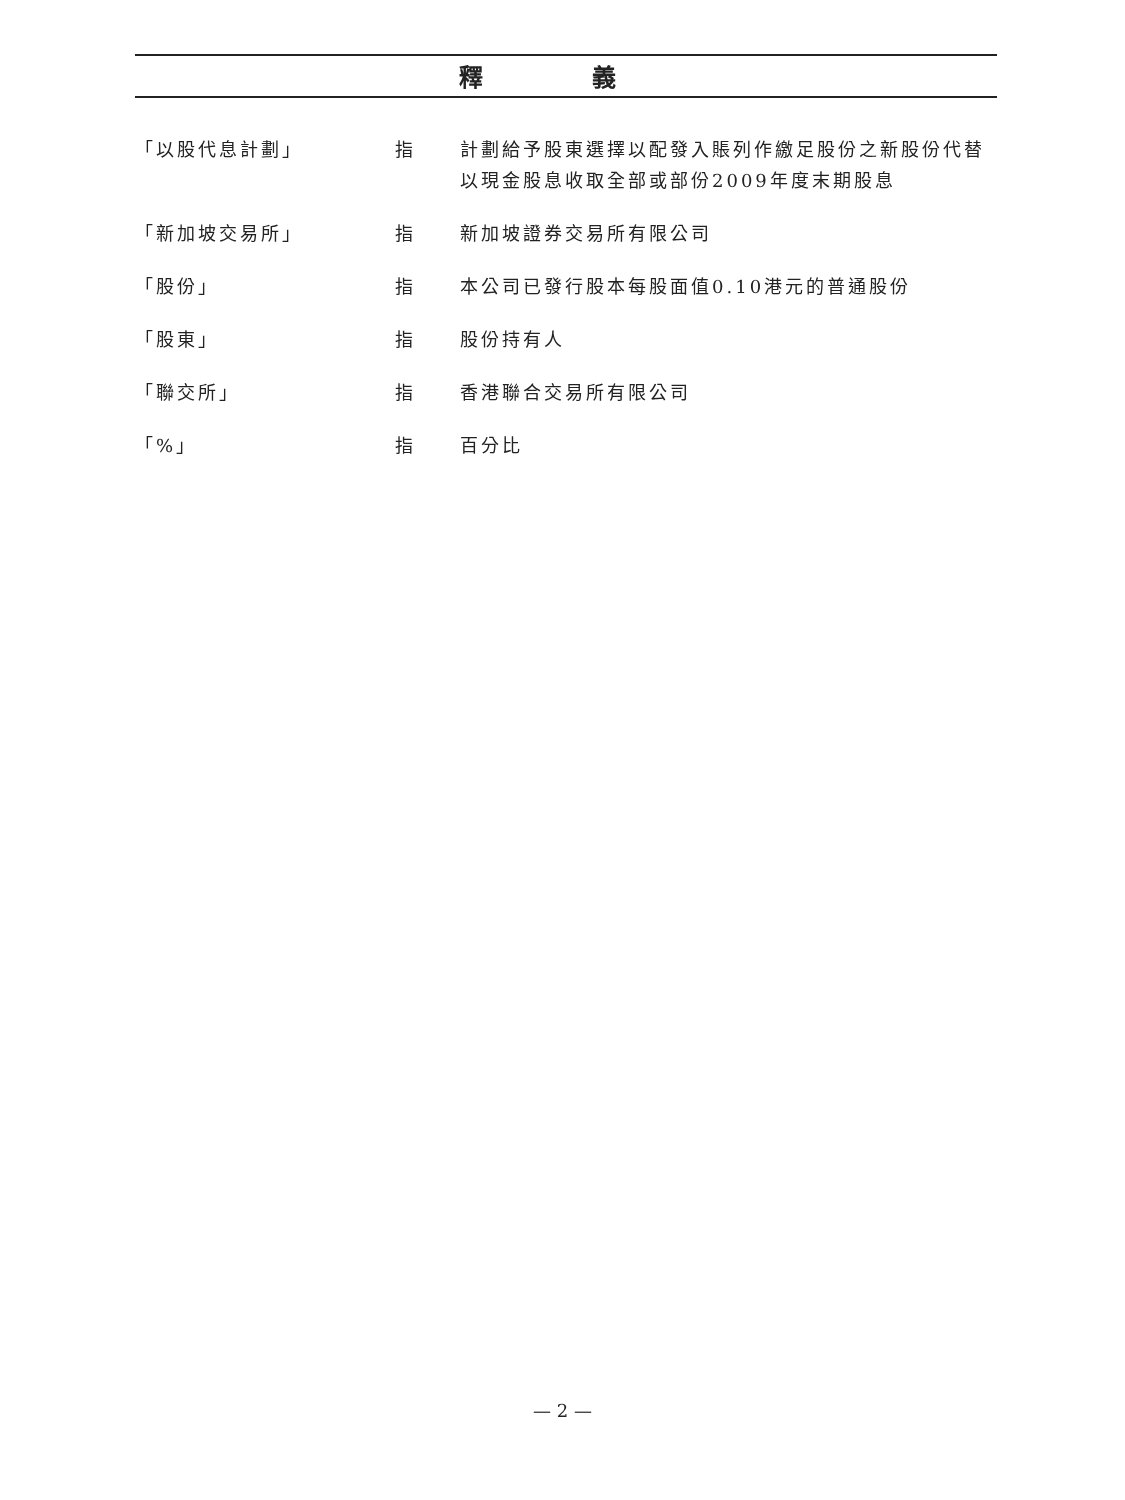釋 義
| 「以股代息計劃」 | 指 | 計劃給予股東選擇以配發入賬列作繳足股份之新股份代替以現金股息收取全部或部份2009年度末期股息 |
| 「新加坡交易所」 | 指 | 新加坡證券交易所有限公司 |
| 「股份」 | 指 | 本公司已發行股本每股面值0.10港元的普通股份 |
| 「股東」 | 指 | 股份持有人 |
| 「聯交所」 | 指 | 香港聯合交易所有限公司 |
| 「%」 | 指 | 百分比 |
— 2 —